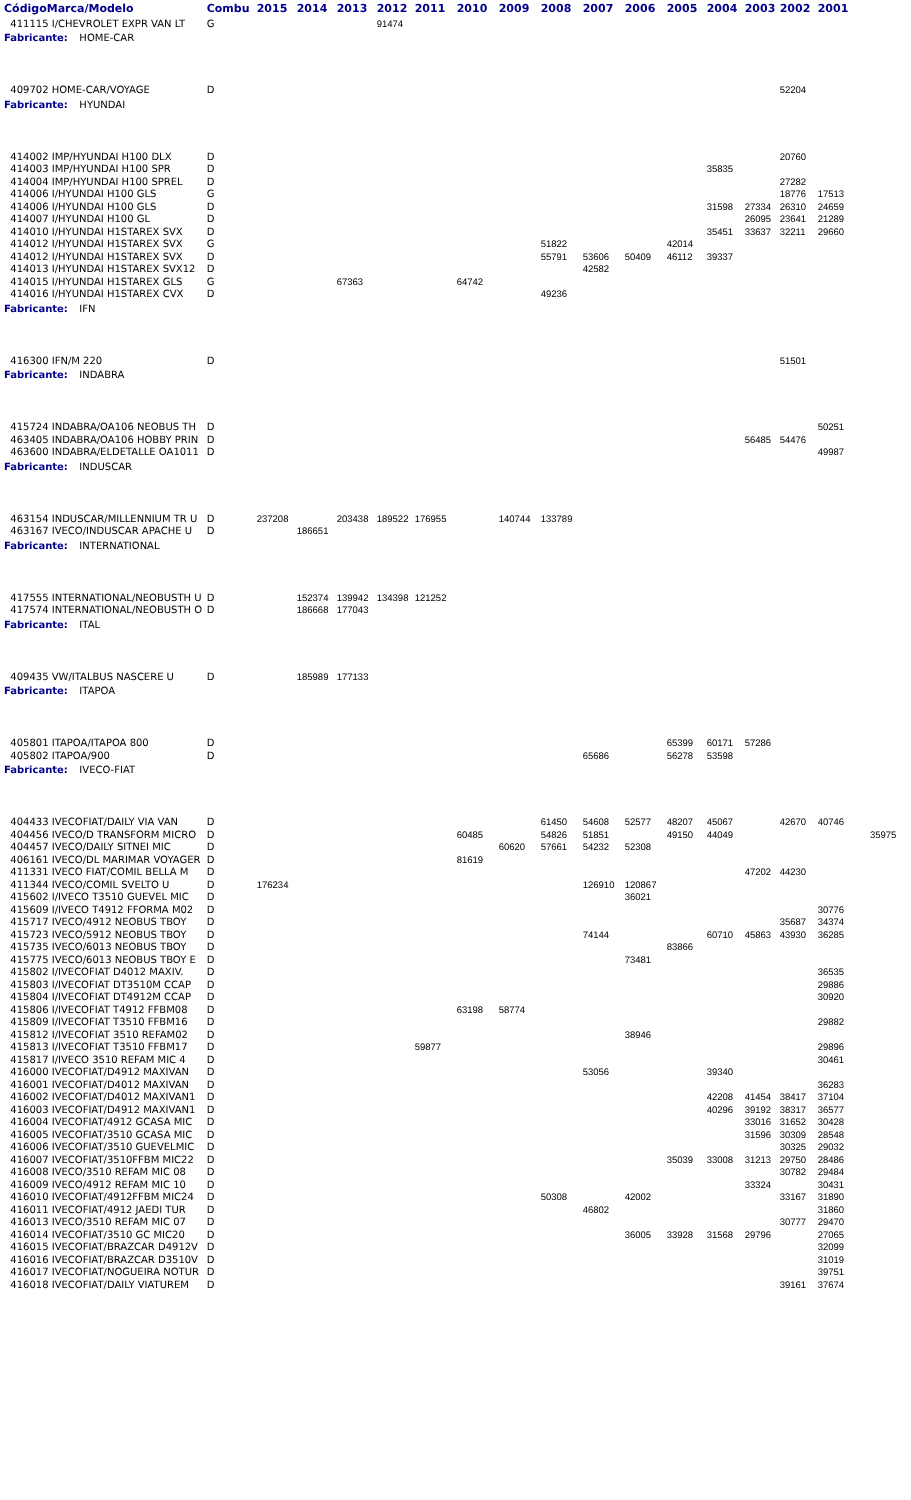| Código | Marca/Modelo | Combu | 2015 | 2014 | 2013 | 2012 | 2011 | 2010 | 2009 | 2008 | 2007 | 2006 | 2005 | 2004 | 2003 | 2002 | 2001 | |
| --- | --- | --- | --- | --- | --- | --- | --- | --- | --- | --- | --- | --- | --- | --- | --- | --- | --- | --- |
| 411115 I/CHEVROLET EXPR VAN LT | | G | | | | 91474 | | | | | | | | | | | | |
| Fabricante: HOME-CAR | | | | | | | | | | | | | | | | | | |
| 409702 HOME-CAR/VOYAGE | | D | | | | | | | | | | | | | | 52204 | | |
| Fabricante: HYUNDAI | | | | | | | | | | | | | | | | | | |
| 414002 IMP/HYUNDAI H100 DLX | | D | | | | | | | | | | | | | | 20760 | | |
| 414003 IMP/HYUNDAI H100 SPR | | D | | | | | | | | | | | | 35835 | | | | |
| 414004 IMP/HYUNDAI H100 SPREL | | D | | | | | | | | | | | | | | 27282 | | |
| 414006 I/HYUNDAI H100 GLS | | G | | | | | | | | | | | | | | 18776 | 17513 | |
| 414006 I/HYUNDAI H100 GLS | | D | | | | | | | | | | | | 31598 | 27334 | 26310 | 24659 | |
| 414007 I/HYUNDAI H100 GL | | D | | | | | | | | | | | | | 26095 | 23641 | 21289 | |
| 414010 I/HYUNDAI H1STAREX SVX | | D | | | | | | | | | | | | 35451 | 33637 | 32211 | 29660 | |
| 414012 I/HYUNDAI H1STAREX SVX | | G | | | | | | | | 51822 | | | 42014 | | | | | |
| 414012 I/HYUNDAI H1STAREX SVX | | D | | | | | | | | 55791 | 53606 | 50409 | 46112 | 39337 | | | | |
| 414013 I/HYUNDAI H1STAREX SVX12 | | D | | | | | | | | | 42582 | | | | | | | |
| 414015 I/HYUNDAI H1STAREX GLS | | G | | | 67363 | | | 64742 | | | | | | | | | | |
| 414016 I/HYUNDAI H1STAREX CVX | | D | | | | | | | | 49236 | | | | | | | | |
| Fabricante: IFN | | | | | | | | | | | | | | | | | | |
| 416300 IFN/M 220 | | D | | | | | | | | | | | | | | 51501 | | |
| Fabricante: INDABRA | | | | | | | | | | | | | | | | | | |
| 415724 INDABRA/OA106 NEOBUS TH | | D | | | | | | | | | | | | | | | 50251 | |
| 463405 INDABRA/OA106 HOBBY PRIN | | D | | | | | | | | | | | | | 56485 | 54476 | | |
| 463600 INDABRA/ELDETALLE OA1011 | | D | | | | | | | | | | | | | | | 49987 | |
| Fabricante: INDUSCAR | | | | | | | | | | | | | | | | | | |
| 463154 INDUSCAR/MILLENNIUM TR U | | D | 237208 | | 203438 | 189522 | 176955 | | 140744 | 133789 | | | | | | | | |
| 463167 IVECO/INDUSCAR APACHE U | | D | | 186651 | | | | | | | | | | | | | | |
| Fabricante: INTERNATIONAL | | | | | | | | | | | | | | | | | | |
| 417555 INTERNATIONAL/NEOBUSTH U | | D | | 152374 | 139942 | 134398 | 121252 | | | | | | | | | | | |
| 417574 INTERNATIONAL/NEOBUSTH O | | D | | 186668 | 177043 | | | | | | | | | | | | | |
| Fabricante: ITAL | | | | | | | | | | | | | | | | | | |
| 409435 VW/ITALBUS NASCERE U | | D | | 185989 | 177133 | | | | | | | | | | | | | |
| Fabricante: ITAPOA | | | | | | | | | | | | | | | | | | |
| 405801 ITAPOA/ITAPOA 800 | | D | | | | | | | | | | | 65399 | 60171 | 57286 | | | |
| 405802 ITAPOA/900 | | D | | | | | | | | | 65686 | | 56278 | 53598 | | | | |
| Fabricante: IVECO-FIAT | | | | | | | | | | | | | | | | | | |
| 404433 IVECOFIAT/DAILY VIA VAN | | D | | | | | | | | 61450 | 54608 | 52577 | 48207 | 45067 | | 42670 | 40746 | |
| 404456 IVECO/D TRANSFORM MICRO | | D | | | | | | 60485 | | 54826 | 51851 | | 49150 | 44049 | | | | 35975 |
| 404457 IVECO/DAILY SITNEI MIC | | D | | | | | | | 60620 | 57661 | 54232 | 52308 | | | | | | |
| 406161 IVECO/DL MARIMAR VOYAGER | | D | | | | | | 81619 | | | | | | | | | | |
| 411331 IVECO FIAT/COMIL BELLA M | | D | | | | | | | | | | | | | 47202 | 44230 | | |
| 411344 IVECO/COMIL SVELTO U | | D | 176234 | | | | | | | | 126910 | 120867 | | | | | | |
| 415602 I/IVECO T3510 GUEVEL MIC | | D | | | | | | | | | | 36021 | | | | | | |
| 415609 I/IVECO T4912 FFORMA M02 | | D | | | | | | | | | | | | | | | 30776 | |
| 415717 IVECO/4912 NEOBUS TBOY | | D | | | | | | | | | | | | | | 35687 | 34374 | |
| 415723 IVECO/5912 NEOBUS TBOY | | D | | | | | | | | | 74144 | | | 60710 | 45863 | 43930 | 36285 | |
| 415735 IVECO/6013 NEOBUS TBOY | | D | | | | | | | | | | | 83866 | | | | | |
| 415775 IVECO/6013 NEOBUS TBOY E | | D | | | | | | | | | | 73481 | | | | | | |
| 415802 I/IVECOFIAT D4012 MAXIV. | | D | | | | | | | | | | | | | | | 36535 | |
| 415803 I/IVECOFIAT DT3510M CCAP | | D | | | | | | | | | | | | | | | 29886 | |
| 415804 I/IVECOFIAT DT4912M CCAP | | D | | | | | | | | | | | | | | | 30920 | |
| 415806 I/IVECOFIAT T4912 FFBM08 | | D | | | | | | 63198 | 58774 | | | | | | | | | |
| 415809 I/IVECOFIAT T3510 FFBM16 | | D | | | | | | | | | | | | | | | 29882 | |
| 415812 I/IVECOFIAT 3510 REFAM02 | | D | | | | | | | | | | 38946 | | | | | | |
| 415813 I/IVECOFIAT T3510 FFBM17 | | D | | | | | 59877 | | | | | | | | | | 29896 | |
| 415817 I/IVECO 3510 REFAM MIC 4 | | D | | | | | | | | | | | | | | | 30461 | |
| 416000 IVECOFIAT/D4912 MAXIVAN | | D | | | | | | | | | 53056 | | | 39340 | | | | |
| 416001 IVECOFIAT/D4012 MAXIVAN | | D | | | | | | | | | | | | | | | 36283 | |
| 416002 IVECOFIAT/D4012 MAXIVAN1 | | D | | | | | | | | | | | | 42208 | 41454 | 38417 | 37104 | |
| 416003 IVECOFIAT/D4912 MAXIVAN1 | | D | | | | | | | | | | | | 40296 | 39192 | 38317 | 36577 | |
| 416004 IVECOFIAT/4912 GCASA MIC | | D | | | | | | | | | | | | | 33016 | 31652 | 30428 | |
| 416005 IVECOFIAT/3510 GCASA MIC | | D | | | | | | | | | | | | | 31596 | 30309 | 28548 | |
| 416006 IVECOFIAT/3510 GUEVELMIC | | D | | | | | | | | | | | | | | 30325 | 29032 | |
| 416007 IVECOFIAT/3510FFBM MIC22 | | D | | | | | | | | | | | 35039 | 33008 | 31213 | 29750 | 28486 | |
| 416008 IVECO/3510 REFAM MIC 08 | | D | | | | | | | | | | | | | | 30782 | 29484 | |
| 416009 IVECO/4912 REFAM MIC 10 | | D | | | | | | | | | | | | | 33324 | | 30431 | |
| 416010 IVECOFIAT/4912FFBM MIC24 | | D | | | | | | | | 50308 | | 42002 | | | | 33167 | 31890 | |
| 416011 IVECOFIAT/4912 JAEDI TUR | | D | | | | | | | | | 46802 | | | | | | 31860 | |
| 416013 IVECO/3510 REFAM MIC 07 | | D | | | | | | | | | | | | | | 30777 | 29470 | |
| 416014 IVECOFIAT/3510 GC MIC20 | | D | | | | | | | | | | 36005 | 33928 | 31568 | 29796 | | 27065 | |
| 416015 IVECOFIAT/BRAZCAR D4912V | | D | | | | | | | | | | | | | | | 32099 | |
| 416016 IVECOFIAT/BRAZCAR D3510V | | D | | | | | | | | | | | | | | | 31019 | |
| 416017 IVECOFIAT/NOGUEIRA NOTUR | | D | | | | | | | | | | | | | | | 39751 | |
| 416018 IVECOFIAT/DAILY VIATUREM | | D | | | | | | | | | | | | | | 39161 | 37674 | |